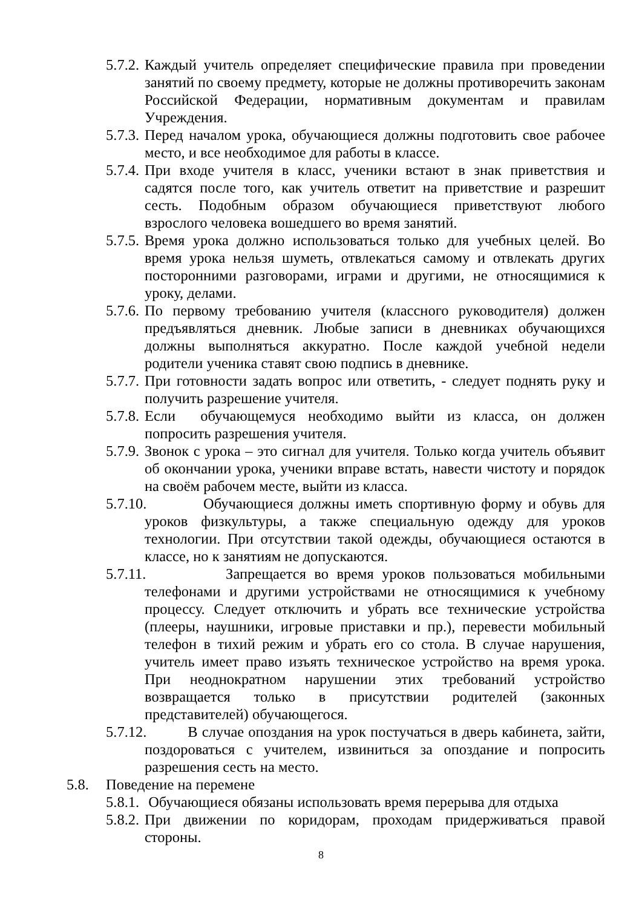5.7.2.
Каждый учитель определяет специфические правила при проведении занятий по своему предмету, которые не должны противоречить законам Российской Федерации, нормативным документам и правилам Учреждения.
5.7.3.
Перед началом урока, обучающиеся должны подготовить свое рабочее место, и все необходимое для работы в классе.
5.7.4.
При входе учителя в класс, ученики встают в знак приветствия и садятся после того, как учитель ответит на приветствие и разрешит сесть. Подобным образом обучающиеся приветствуют любого взрослого человека вошедшего во время занятий.
5.7.5.
Время урока должно использоваться только для учебных целей. Во время урока нельзя шуметь, отвлекаться самому и отвлекать других посторонними разговорами, играми и другими, не относящимися к уроку, делами.
5.7.6.
По первому требованию учителя (классного руководителя) должен предъявляться дневник. Любые записи в дневниках обучающихся должны выполняться аккуратно. После каждой учебной недели родители ученика ставят свою подпись в дневнике.
5.7.7.
При готовности задать вопрос или ответить, - следует поднять руку и получить разрешение учителя.
5.7.8.
Если обучающемуся необходимо выйти из класса, он должен попросить разрешения учителя.
5.7.9.
Звонок с урока – это сигнал для учителя. Только когда учитель объявит об окончании урока, ученики вправе встать, навести чистоту и порядок на своём рабочем месте, выйти из класса.
5.7.10.
Обучающиеся должны иметь спортивную форму и обувь для уроков физкультуры, а также специальную одежду для уроков технологии. При отсутствии такой одежды, обучающиеся остаются в классе, но к занятиям не допускаются.
5.7.11.
Запрещается во время уроков пользоваться мобильными телефонами и другими устройствами не относящимися к учебному процессу. Следует отключить и убрать все технические устройства (плееры, наушники, игровые приставки и пр.), перевести мобильный телефон в тихий режим и убрать его со стола. В случае нарушения, учитель имеет право изъять техническое устройство на время урока. При неоднократном нарушении этих требований устройство возвращается только в присутствии родителей (законных представителей) обучающегося.
5.7.12.
В случае опоздания на урок постучаться в дверь кабинета, зайти, поздороваться с учителем, извиниться за опоздание и попросить разрешения сесть на место.
5.8. Поведение на перемене
5.8.1.
Обучающиеся обязаны использовать время перерыва для отдыха
5.8.2.
При движении по коридорам, проходам придерживаться правой стороны.
8